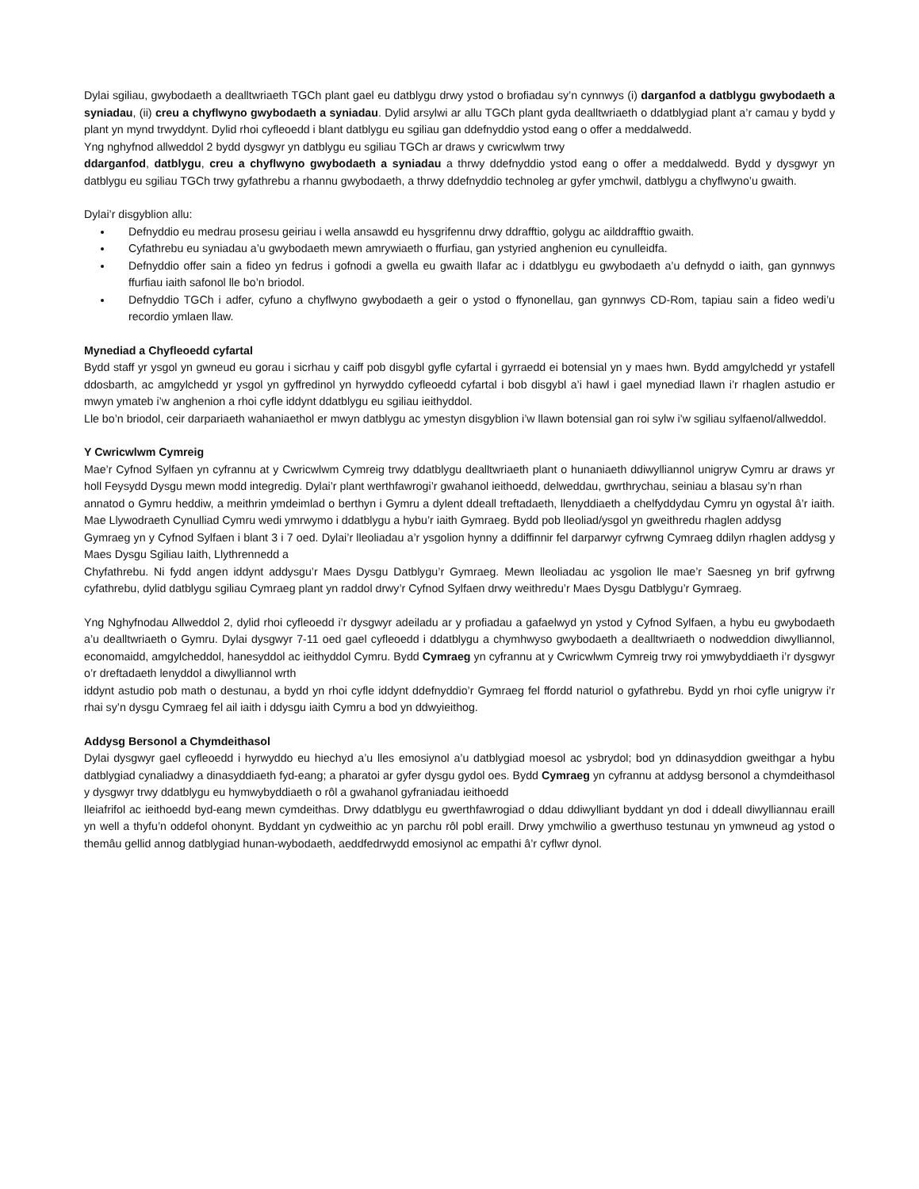Dylai sgiliau, gwybodaeth a dealltwriaeth TGCh plant gael eu datblygu drwy ystod o brofiadau sy’n cynnwys (i) darganfod a datblygu gwybodaeth a syniadau, (ii) creu a chyflwyno gwybodaeth a syniadau. Dylid arsylwi ar allu TGCh plant gyda dealltwriaeth o ddatblygiad plant a’r camau y bydd y plant yn mynd trwyddynt. Dylid rhoi cyfleoedd i blant datblygu eu sgiliau gan ddefnyddio ystod eang o offer a meddalwedd.
Yng nghyfnod allweddol 2 bydd dysgwyr yn datblygu eu sgiliau TGCh ar draws y cwricwlwm trwy
ddarganfod, datblygu, creu a chyflwyno gwybodaeth a syniadau a thrwy ddefnyddio ystod eang o offer a meddalwedd. Bydd y dysgwyr yn datblygu eu sgiliau TGCh trwy gyfathrebu a rhannu gwybodaeth, a thrwy ddefnyddio technoleg ar gyfer ymchwil, datblygu a chyflwyno’u gwaith.
Dylai’r disgyblion allu:
Defnyddio eu medrau prosesu geiriau i wella ansawdd eu hysgrifennu drwy ddrafftio, golygu ac ailddrafftio gwaith.
Cyfathrebu eu syniadau a’u gwybodaeth mewn amrywiaeth o ffurfiau, gan ystyried anghenion eu cynulleidfa.
Defnyddio offer sain a fideo yn fedrus i gofnodi a gwella eu gwaith llafar ac i ddatblygu eu gwybodaeth a’u defnydd o iaith, gan gynnwys ffurfiau iaith safonol lle bo’n briodol.
Defnyddio TGCh i adfer, cyfuno a chyflwyno gwybodaeth a geir o ystod o ffynonellau, gan gynnwys CD-Rom, tapiau sain a fideo wedi’u recordio ymlaen llaw.
Mynediad a Chyfleoedd cyfartal
Bydd staff yr ysgol yn gwneud eu gorau i sicrhau y caiff pob disgybl gyfle cyfartal i gyrraedd ei botensial yn y maes hwn. Bydd amgylchedd yr ystafell ddosbarth, ac amgylchedd yr ysgol yn gyffredinol yn hyrwyddo cyfleoedd cyfartal i bob disgybl a’i hawl i gael mynediad llawn i’r rhaglen astudio er mwyn ymateb i’w anghenion a rhoi cyfle iddynt ddatblygu eu sgiliau ieithyddol.
Lle bo’n briodol, ceir darpariaeth wahaniaethol er mwyn datblygu ac ymestyn disgyblion i’w llawn botensial gan roi sylw i’w sgiliau sylfaenol/allweddol.
Y Cwricwlwm Cymreig
Mae’r Cyfnod Sylfaen yn cyfrannu at y Cwricwlwm Cymreig trwy ddatblygu dealltwriaeth plant o hunaniaeth ddiwylliannol unigryw Cymru ar draws yr holl Feysydd Dysgu mewn modd integredig. Dylai’r plant werthfawrogi’r gwahanol ieithoedd, delweddau, gwrthrychau, seiniau a blasau sy’n rhan
annatod o Gymru heddiw, a meithrin ymdeimlad o berthyn i Gymru a dylent ddeall treftadaeth, llenyddiaeth a chelfyddydau Cymru yn ogystal â’r iaith. Mae Llywodraeth Cynulliad Cymru wedi ymrwymo i ddatblygu a hybu’r iaith Gymraeg. Bydd pob lleoliad/ysgol yn gweithredu rhaglen addysg
Gymraeg yn y Cyfnod Sylfaen i blant 3 i 7 oed. Dylai’r lleoliadau a’r ysgolion hynny a ddiffinnir fel darparwyr cyfrwng Cymraeg ddilyn rhaglen addysg y Maes Dysgu Sgiliau Iaith, Llythrennedd a
Chyfathrebu. Ni fydd angen iddynt addysgu’r Maes Dysgu Datblygu’r Gymraeg. Mewn lleoliadau ac ysgolion lle mae’r Saesneg yn brif gyfrwng cyfathrebu, dylid datblygu sgiliau Cymraeg plant yn raddol drwy’r Cyfnod Sylfaen drwy weithredu’r Maes Dysgu Datblygu’r Gymraeg.
Yng Nghyfnodau Allweddol 2, dylid rhoi cyfleoedd i’r dysgwyr adeiladu ar y profiadau a gafaelwyd yn ystod y Cyfnod Sylfaen, a hybu eu gwybodaeth a’u dealltwriaeth o Gymru. Dylai dysgwyr 7-11 oed gael cyfleoedd i ddatblygu a chymhwyso gwybodaeth a dealltwriaeth o nodweddion diwylliannol, economaidd, amgylcheddol, hanesyddol ac ieithyddol Cymru. Bydd Cymraeg yn cyfrannu at y Cwricwlwm Cymreig trwy roi ymwybyddiaeth i’r dysgwyr o’r dreftadaeth lenyddol a diwylliannol wrth
iddynt astudio pob math o destunau, a bydd yn rhoi cyfle iddynt ddefnyddio’r Gymraeg fel ffordd naturiol o gyfathrebu. Bydd yn rhoi cyfle unigryw i’r rhai sy’n dysgu Cymraeg fel ail iaith i ddysgu iaith Cymru a bod yn ddwyieithog.
Addysg Bersonol a Chymdeithasol
Dylai dysgwyr gael cyfleoedd i hyrwyddo eu hiechyd a’u lles emosiynol a’u datblygiad moesol ac ysbrydol; bod yn ddinasyddion gweithgar a hybu datblygiad cynaliadwy a dinasyddiaeth fyd-eang; a pharatoi ar gyfer dysgu gydol oes. Bydd Cymraeg yn cyfrannu at addysg bersonol a chymdeithasol y dysgwyr trwy ddatblygu eu hymwybyddiaeth o rôl a gwahanol gyfraniadau ieithoedd
lleiafrifol ac ieithoedd byd-eang mewn cymdeithas. Drwy ddatblygu eu gwerthfawrogiad o ddau ddiwylliant byddant yn dod i ddeall diwylliannau eraill yn well a thyfu’n oddefol ohonynt. Byddant yn cydweithio ac yn parchu rôl pobl eraill. Drwy ymchwilio a gwerthuso testunau yn ymwneud ag ystod o themâu gellid annog datblygiad hunan-wybodaeth, aeddfedrwydd emosiynol ac empathi â’r cyflwr dynol.